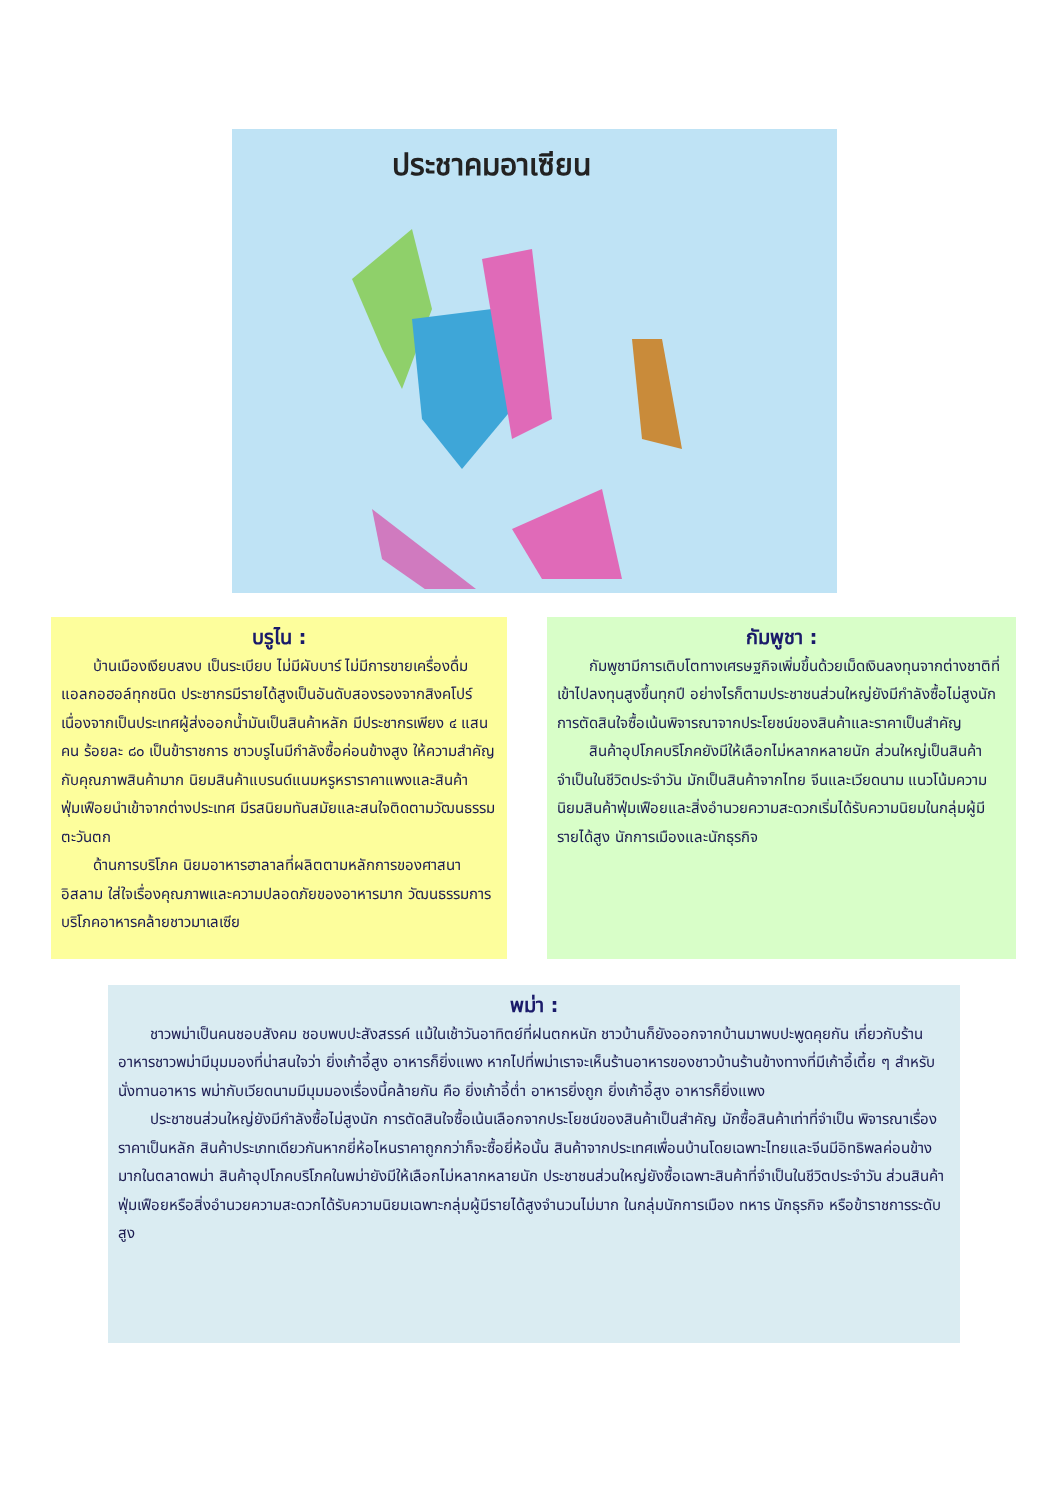ประชาคมอาเซียน
บรูไน :
บ้านเมืองเงียบสงบ เป็นระเบียบ ไม่มีผับบาร์ ไม่มีการขายเครื่องดื่มแอลกอฮอล์ทุกชนิด ประชากรมีรายได้สูงเป็นอันดับสองรองจากสิงคโปร์ เนื่องจากเป็นประเทศผู้ส่งออกน้ำมันเป็นสินค้าหลัก มีประชากรเพียง ๔ แสนคน ร้อยละ ๘๐ เป็นข้าราชการ ชาวบรูไนมีกำลังซื้อค่อนข้างสูง ให้ความสำคัญกับคุณภาพสินค้ามาก นิยมสินค้าแบรนด์แนมหรูหราราคาแพงและสินค้าฟุ่มเฟือยนำเข้าจากต่างประเทศ มีรสนิยมทันสมัยและสนใจติดตามวัฒนธรรมตะวันตก
ด้านการบริโภค นิยมอาหารฮาลาลที่ผลิตตามหลักการของศาสนาอิสลาม ใส่ใจเรื่องคุณภาพและความปลอดภัยของอาหารมาก วัฒนธรรมการบริโภคอาหารคล้ายชาวมาเลเซีย
กัมพูชา :
กัมพูชามีการเติบโตทางเศรษฐกิจเพิ่มขึ้นด้วยเม็ดเงินลงทุนจากต่างชาติที่เข้าไปลงทุนสูงขึ้นทุกปี อย่างไรก็ตามประชาชนส่วนใหญ่ยังมีกำลังซื้อไม่สูงนัก การตัดสินใจซื้อเน้นพิจารณาจากประโยชน์ของสินค้าและราคาเป็นสำคัญ
สินค้าอุปโภคบริโภคยังมีให้เลือกไม่หลากหลายนัก ส่วนใหญ่เป็นสินค้าจำเป็นในชีวิตประจำวัน มักเป็นสินค้าจากไทย จีนและเวียดนาม แนวโน้มความนิยมสินค้าฟุ่มเฟือยและสิ่งอำนวยความสะดวกเริ่มได้รับความนิยมในกลุ่มผู้มีรายได้สูง นักการเมืองและนักธุรกิจ
พม่า :
ชาวพม่าเป็นคนชอบสังคม ชอบพบปะสังสรรค์ แม้ในเช้าวันอาทิตย์ที่ฝนตกหนัก ชาวบ้านก็ยังออกจากบ้านมาพบปะพูดคุยกัน เกี่ยวกับร้านอาหารชาวพม่ามีมุมมองที่น่าสนใจว่า ยิ่งเก้าอี้สูง อาหารก็ยิ่งแพง หากไปที่พม่าเราจะเห็นร้านอาหารของชาวบ้านร้านข้างทางที่มีเก้าอี้เตี้ย ๆ สำหรับนั่งทานอาหาร พม่ากับเวียดนามมีมุมมองเรื่องนี้คล้ายกัน คือ ยิ่งเก้าอี้ต่ำ อาหารยิ่งถูก ยิ่งเก้าอี้สูง อาหารก็ยิ่งแพง
ประชาชนส่วนใหญ่ยังมีกำลังซื้อไม่สูงนัก การตัดสินใจซื้อเน้นเลือกจากประโยชน์ของสินค้าเป็นสำคัญ มักซื้อสินค้าเท่าที่จำเป็น พิจารณาเรื่องราคาเป็นหลัก สินค้าประเภทเดียวกันหากยี่ห้อไหนราคาถูกกว่าก็จะซื้อยี่ห้อนั้น สินค้าจากประเทศเพื่อนบ้านโดยเฉพาะไทยและจีนมีอิทธิพลค่อนข้างมากในตลาดพม่า สินค้าอุปโภคบริโภคในพม่ายังมีให้เลือกไม่หลากหลายนัก ประชาชนส่วนใหญ่ยังซื้อเฉพาะสินค้าที่จำเป็นในชีวิตประจำวัน ส่วนสินค้าฟุ่มเฟือยหรือสิ่งอำนวยความสะดวกได้รับความนิยมเฉพาะกลุ่มผู้มีรายได้สูงจำนวนไม่มาก ในกลุ่มนักการเมือง ทหาร นักธุรกิจ หรือข้าราชการระดับสูง